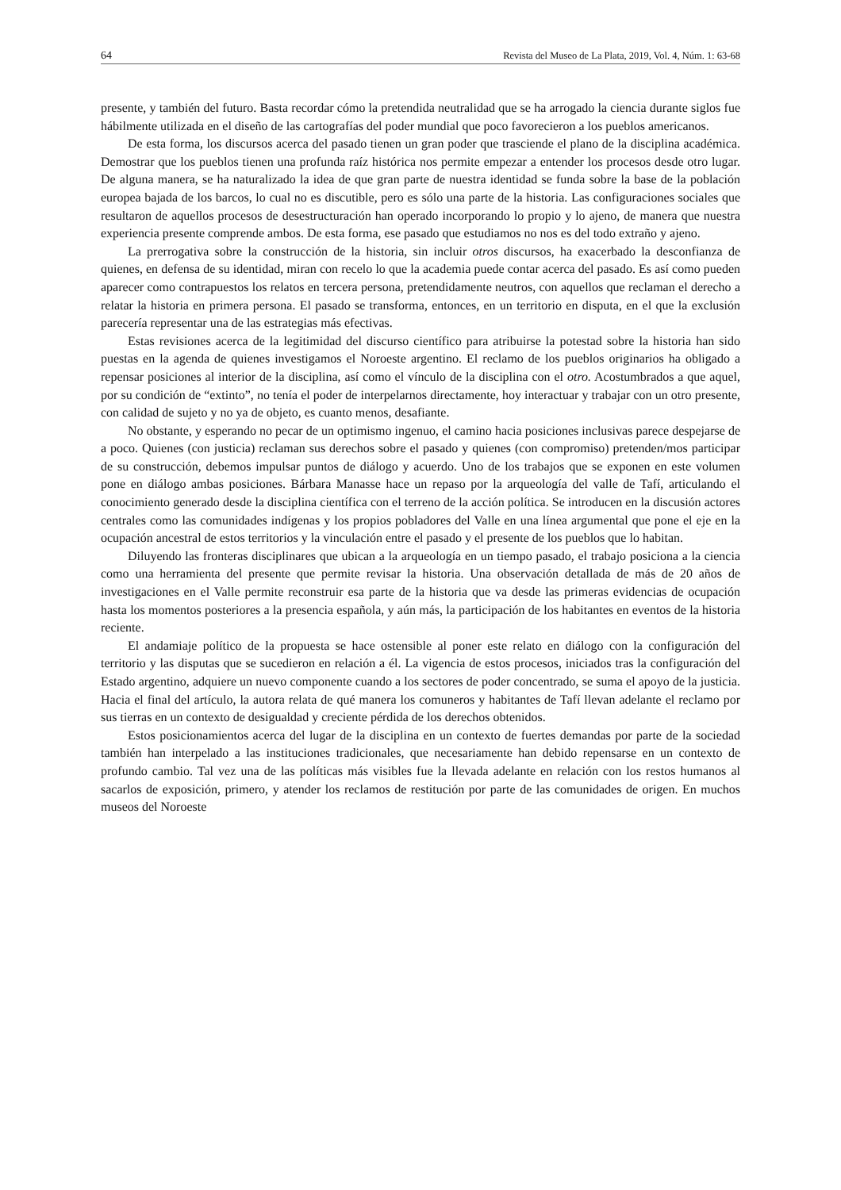64 Revista del Museo de La Plata, 2019, Vol. 4, Núm. 1: 63-68
presente, y también del futuro. Basta recordar cómo la pretendida neutralidad que se ha arrogado la ciencia durante siglos fue hábilmente utilizada en el diseño de las cartografías del poder mundial que poco favorecieron a los pueblos americanos.
De esta forma, los discursos acerca del pasado tienen un gran poder que trasciende el plano de la disciplina académica. Demostrar que los pueblos tienen una profunda raíz histórica nos permite empezar a entender los procesos desde otro lugar. De alguna manera, se ha naturalizado la idea de que gran parte de nuestra identidad se funda sobre la base de la población europea bajada de los barcos, lo cual no es discutible, pero es sólo una parte de la historia. Las configuraciones sociales que resultaron de aquellos procesos de desestructuración han operado incorporando lo propio y lo ajeno, de manera que nuestra experiencia presente comprende ambos. De esta forma, ese pasado que estudiamos no nos es del todo extraño y ajeno.
La prerrogativa sobre la construcción de la historia, sin incluir otros discursos, ha exacerbado la desconfianza de quienes, en defensa de su identidad, miran con recelo lo que la academia puede contar acerca del pasado. Es así como pueden aparecer como contrapuestos los relatos en tercera persona, pretendidamente neutros, con aquellos que reclaman el derecho a relatar la historia en primera persona. El pasado se transforma, entonces, en un territorio en disputa, en el que la exclusión parecería representar una de las estrategias más efectivas.
Estas revisiones acerca de la legitimidad del discurso científico para atribuirse la potestad sobre la historia han sido puestas en la agenda de quienes investigamos el Noroeste argentino. El reclamo de los pueblos originarios ha obligado a repensar posiciones al interior de la disciplina, así como el vínculo de la disciplina con el otro. Acostumbrados a que aquel, por su condición de “extinto”, no tenía el poder de interpelarnos directamente, hoy interactuar y trabajar con un otro presente, con calidad de sujeto y no ya de objeto, es cuanto menos, desafiante.
No obstante, y esperando no pecar de un optimismo ingenuo, el camino hacia posiciones inclusivas parece despejarse de a poco. Quienes (con justicia) reclaman sus derechos sobre el pasado y quienes (con compromiso) pretenden/mos participar de su construcción, debemos impulsar puntos de diálogo y acuerdo. Uno de los trabajos que se exponen en este volumen pone en diálogo ambas posiciones. Bárbara Manasse hace un repaso por la arqueología del valle de Tafí, articulando el conocimiento generado desde la disciplina científica con el terreno de la acción política. Se introducen en la discusión actores centrales como las comunidades indígenas y los propios pobladores del Valle en una línea argumental que pone el eje en la ocupación ancestral de estos territorios y la vinculación entre el pasado y el presente de los pueblos que lo habitan.
Diluyendo las fronteras disciplinares que ubican a la arqueología en un tiempo pasado, el trabajo posiciona a la ciencia como una herramienta del presente que permite revisar la historia. Una observación detallada de más de 20 años de investigaciones en el Valle permite reconstruir esa parte de la historia que va desde las primeras evidencias de ocupación hasta los momentos posteriores a la presencia española, y aún más, la participación de los habitantes en eventos de la historia reciente.
El andamiaje político de la propuesta se hace ostensible al poner este relato en diálogo con la configuración del territorio y las disputas que se sucedieron en relación a él. La vigencia de estos procesos, iniciados tras la configuración del Estado argentino, adquiere un nuevo componente cuando a los sectores de poder concentrado, se suma el apoyo de la justicia. Hacia el final del artículo, la autora relata de qué manera los comuneros y habitantes de Tafí llevan adelante el reclamo por sus tierras en un contexto de desigualdad y creciente pérdida de los derechos obtenidos.
Estos posicionamientos acerca del lugar de la disciplina en un contexto de fuertes demandas por parte de la sociedad también han interpelado a las instituciones tradicionales, que necesariamente han debido repensarse en un contexto de profundo cambio. Tal vez una de las políticas más visibles fue la llevada adelante en relación con los restos humanos al sacarlos de exposición, primero, y atender los reclamos de restitución por parte de las comunidades de origen. En muchos museos del Noroeste